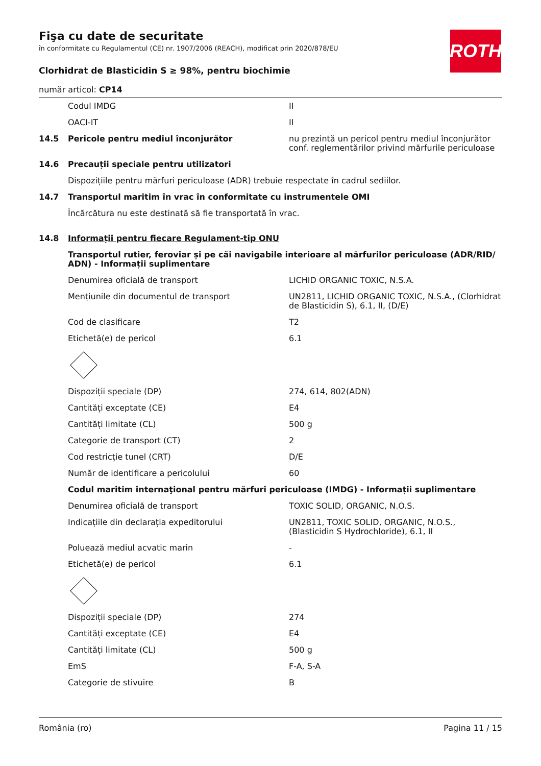ROTH
Fişa cu date de securitate
în conformitate cu Regulamentul (CE) nr. 1907/2006 (REACH), modificat prin 2020/878/EU
Clorhidrat de Blasticidin S ≥ 98%, pentru biochimie
număr articol: CP14
| | Codul IMDG | II |
| | OACI-IT | II |
| 14.5 | Pericole pentru mediul înconjurător | nu prezintă un pericol pentru mediul înconjurător conf. reglementărilor privind mărfurile periculoase |
| 14.6 | Precauții speciale pentru utilizatori | |
| | Dispozițiile pentru mărfuri periculoase (ADR) trebuie respectate în cadrul sediilor. | |
| 14.7 | Transportul maritim în vrac în conformitate cu instrumentele OMI | |
| | Încărcătura nu este destinată să fie transportată în vrac. | |
| 14.8 | Informații pentru fiecare Regulament-tip ONU | |
| | Transportul rutier, feroviar și pe căi navigabile interioare al mărfurilor periculoase (ADR/RID/ ADN) - Informații suplimentare | |
| | Denumirea oficială de transport | LICHID ORGANIC TOXIC, N.S.A. |
| | Mențiunile din documentul de transport | UN2811, LICHID ORGANIC TOXIC, N.S.A., (Clorhidrat de Blasticidin S), 6.1, II, (D/E) |
| | Cod de clasificare | T2 |
| | Etichetă(e) de pericol | 6.1 |
| | Dispoziții speciale (DP) | 274, 614, 802(ADN) |
| | Cantități exceptate (CE) | E4 |
| | Cantități limitate (CL) | 500 g |
| | Categorie de transport (CT) | 2 |
| | Cod restricție tunel (CRT) | D/E |
| | Număr de identificare a pericolului | 60 |
| | Codul maritim internaţional pentru mărfuri periculoase (IMDG) - Informații suplimentare | |
| | Denumirea oficială de transport | TOXIC SOLID, ORGANIC, N.O.S. |
| | Indicațiile din declarația expeditorului | UN2811, TOXIC SOLID, ORGANIC, N.O.S., (Blasticidin S Hydrochloride), 6.1, II |
| | Poluează mediul acvatic marin | - |
| | Etichetă(e) de pericol | 6.1 |
| | Dispoziții speciale (DP) | 274 |
| | Cantități exceptate (CE) | E4 |
| | Cantități limitate (CL) | 500 g |
| | EmS | F-A, S-A |
| | Categorie de stivuire | B |
România (ro) Pagina 11 / 15